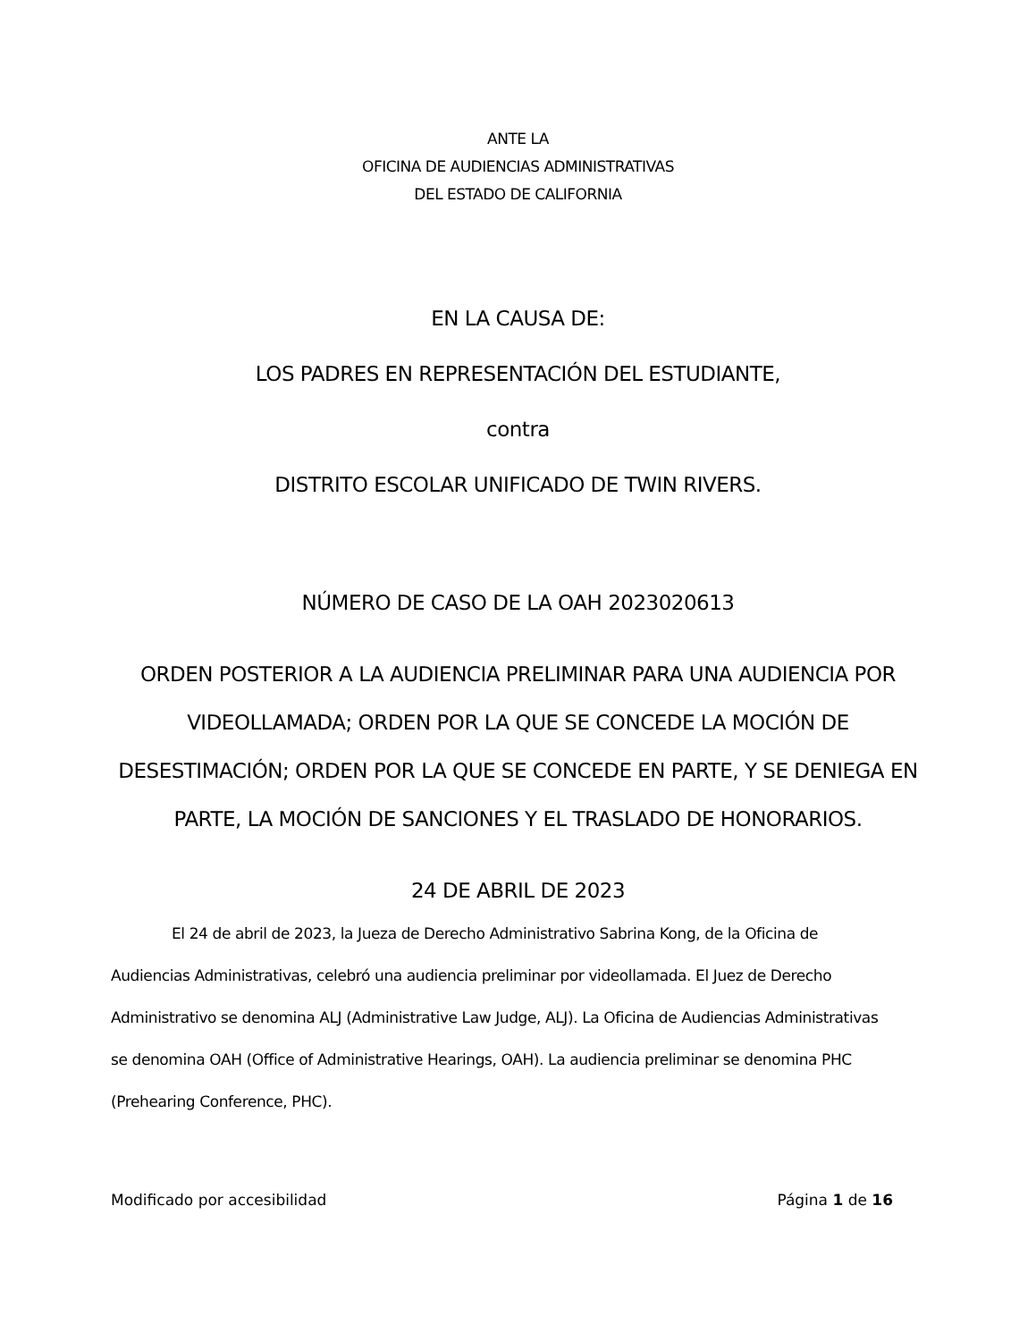ANTE LA
OFICINA DE AUDIENCIAS ADMINISTRATIVAS
DEL ESTADO DE CALIFORNIA
EN LA CAUSA DE:
LOS PADRES EN REPRESENTACIÓN DEL ESTUDIANTE,
contra
DISTRITO ESCOLAR UNIFICADO DE TWIN RIVERS.
NÚMERO DE CASO DE LA OAH 2023020613
ORDEN POSTERIOR A LA AUDIENCIA PRELIMINAR PARA UNA AUDIENCIA POR VIDEOLLAMADA; ORDEN POR LA QUE SE CONCEDE LA MOCIÓN DE DESESTIMACIÓN; ORDEN POR LA QUE SE CONCEDE EN PARTE, Y SE DENIEGA EN PARTE, LA MOCIÓN DE SANCIONES Y EL TRASLADO DE HONORARIOS.
24 DE ABRIL DE 2023
El 24 de abril de 2023, la Jueza de Derecho Administrativo Sabrina Kong, de la Oficina de Audiencias Administrativas, celebró una audiencia preliminar por videollamada. El Juez de Derecho Administrativo se denomina ALJ (Administrative Law Judge, ALJ). La Oficina de Audiencias Administrativas se denomina OAH (Office of Administrative Hearings, OAH). La audiencia preliminar se denomina PHC (Prehearing Conference, PHC).
Modificado por accesibilidad Página 1 de 16